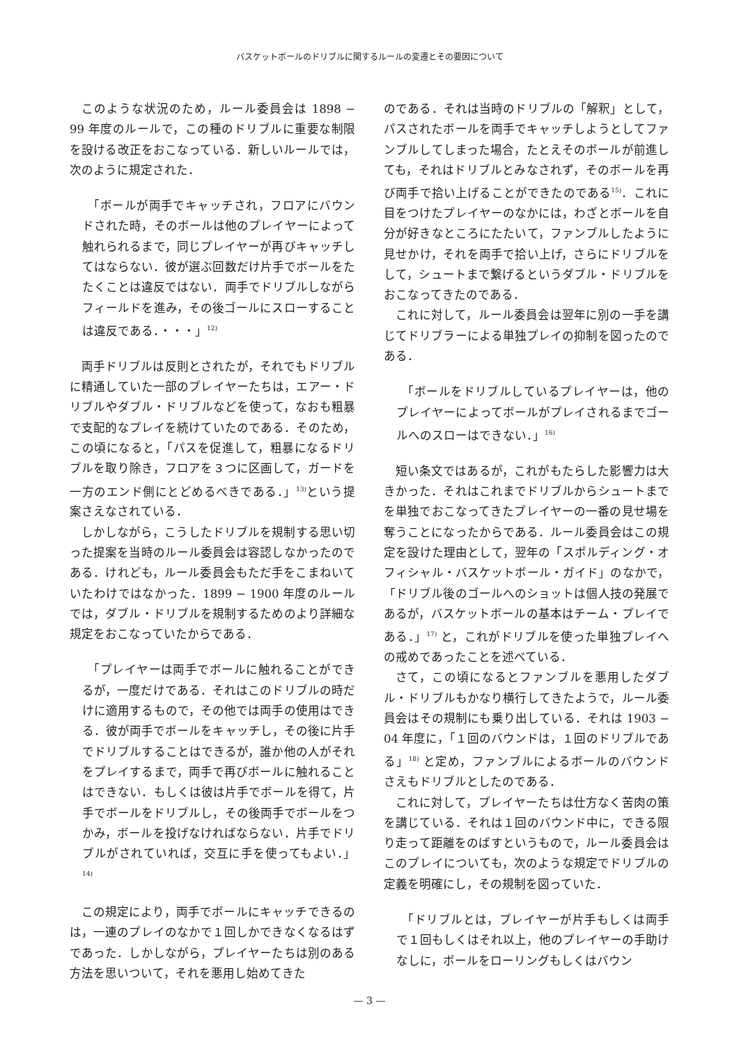バスケットボールのドリブルに関するルールの変遷とその要因について
このような状況のため，ルール委員会は 1898 − 99 年度のルールで，この種のドリブルに重要な制限を設ける改正をおこなっている．新しいルールでは，次のように規定された．
「ボールが両手でキャッチされ，フロアにバウンドされた時，そのボールは他のプレイヤーによって触れられるまで，同じプレイヤーが再びキャッチしてはならない．彼が選ぶ回数だけ片手でボールをたたくことは違反ではない．両手でドリブルしながらフィールドを進み，その後ゴールにスローすることは違反である．・・・」<sup>12)</sup>
両手ドリブルは反則とされたが，それでもドリブルに精通していた一部のプレイヤーたちは，エアー・ドリブルやダブル・ドリブルなどを使って，なおも粗暴で支配的なプレイを続けていたのである．そのため，この頃になると，「パスを促進して，粗暴になるドリブルを取り除き，フロアを３つに区画して，ガードを一方のエンド側にとどめるべきである．」<sup>13)</sup>という提案さえなされている．
しかしながら，こうしたドリブルを規制する思い切った提案を当時のルール委員会は容認しなかったのである．けれども，ルール委員会もただ手をこまねいていたわけではなかった．1899 − 1900 年度のルールでは，ダブル・ドリブルを規制するためのより詳細な規定をおこなっていたからである．
「プレイヤーは両手でボールに触れることができるが，一度だけである．それはこのドリブルの時だけに適用するもので，その他では両手の使用はできる．彼が両手でボールをキャッチし，その後に片手でドリブルすることはできるが，誰か他の人がそれをプレイするまで，両手で再びボールに触れることはできない．もしくは彼は片手でボールを得て，片手でボールをドリブルし，その後両手でボールをつかみ，ボールを投げなければならない．片手でドリブルがされていれば，交互に手を使ってもよい．」<sup>14)</sup>
この規定により，両手でボールにキャッチできるのは，一連のプレイのなかで１回しかできなくなるはずであった．しかしながら，プレイヤーたちは別のある方法を思いついて，それを悪用し始めてきた
のである．それは当時のドリブルの「解釈」として，パスされたボールを両手でキャッチしようとしてファンブルしてしまった場合，たとえそのボールが前進しても，それはドリブルとみなされず，そのボールを再び両手で拾い上げることができたのである<sup>15)</sup>．これに目をつけたプレイヤーのなかには，わざとボールを自分が好きなところにたたいて，ファンブルしたように見せかけ，それを両手で拾い上げ，さらにドリブルをして，シュートまで繋げるというダブル・ドリブルをおこなってきたのである．
これに対して，ルール委員会は翌年に別の一手を講じてドリブラーによる単独プレイの抑制を図ったのである．
「ボールをドリブルしているプレイヤーは，他のプレイヤーによってボールがプレイされるまでゴールへのスローはできない．」<sup>16)</sup>
短い条文ではあるが，これがもたらした影響力は大きかった．それはこれまでドリブルからシュートまでを単独でおこなってきたプレイヤーの一番の見せ場を奪うことになったからである．ルール委員会はこの規定を設けた理由として，翌年の「スポルディング・オフィシャル・バスケットボール・ガイド」のなかで，「ドリブル後のゴールへのショットは個人技の発展であるが，バスケットボールの基本はチーム・プレイである．」<sup>17)</sup> と，これがドリブルを使った単独プレイへの戒めであったことを述べている．
さて，この頃になるとファンブルを悪用したダブル・ドリブルもかなり横行してきたようで，ルール委員会はその規制にも乗り出している．それは 1903 − 04 年度に，「１回のバウンドは，１回のドリブルである」<sup>18)</sup> と定め，ファンブルによるボールのバウンドさえもドリブルとしたのである．
これに対して，プレイヤーたちは仕方なく苦肉の策を講じている．それは１回のバウンド中に，できる限り走って距離をのばすというもので，ルール委員会はこのプレイについても，次のような規定でドリブルの定義を明確にし，その規制を図っていた．
「ドリブルとは，プレイヤーが片手もしくは両手で１回もしくはそれ以上，他のプレイヤーの手助けなしに，ボールをローリングもしくはバウン
— 3 —